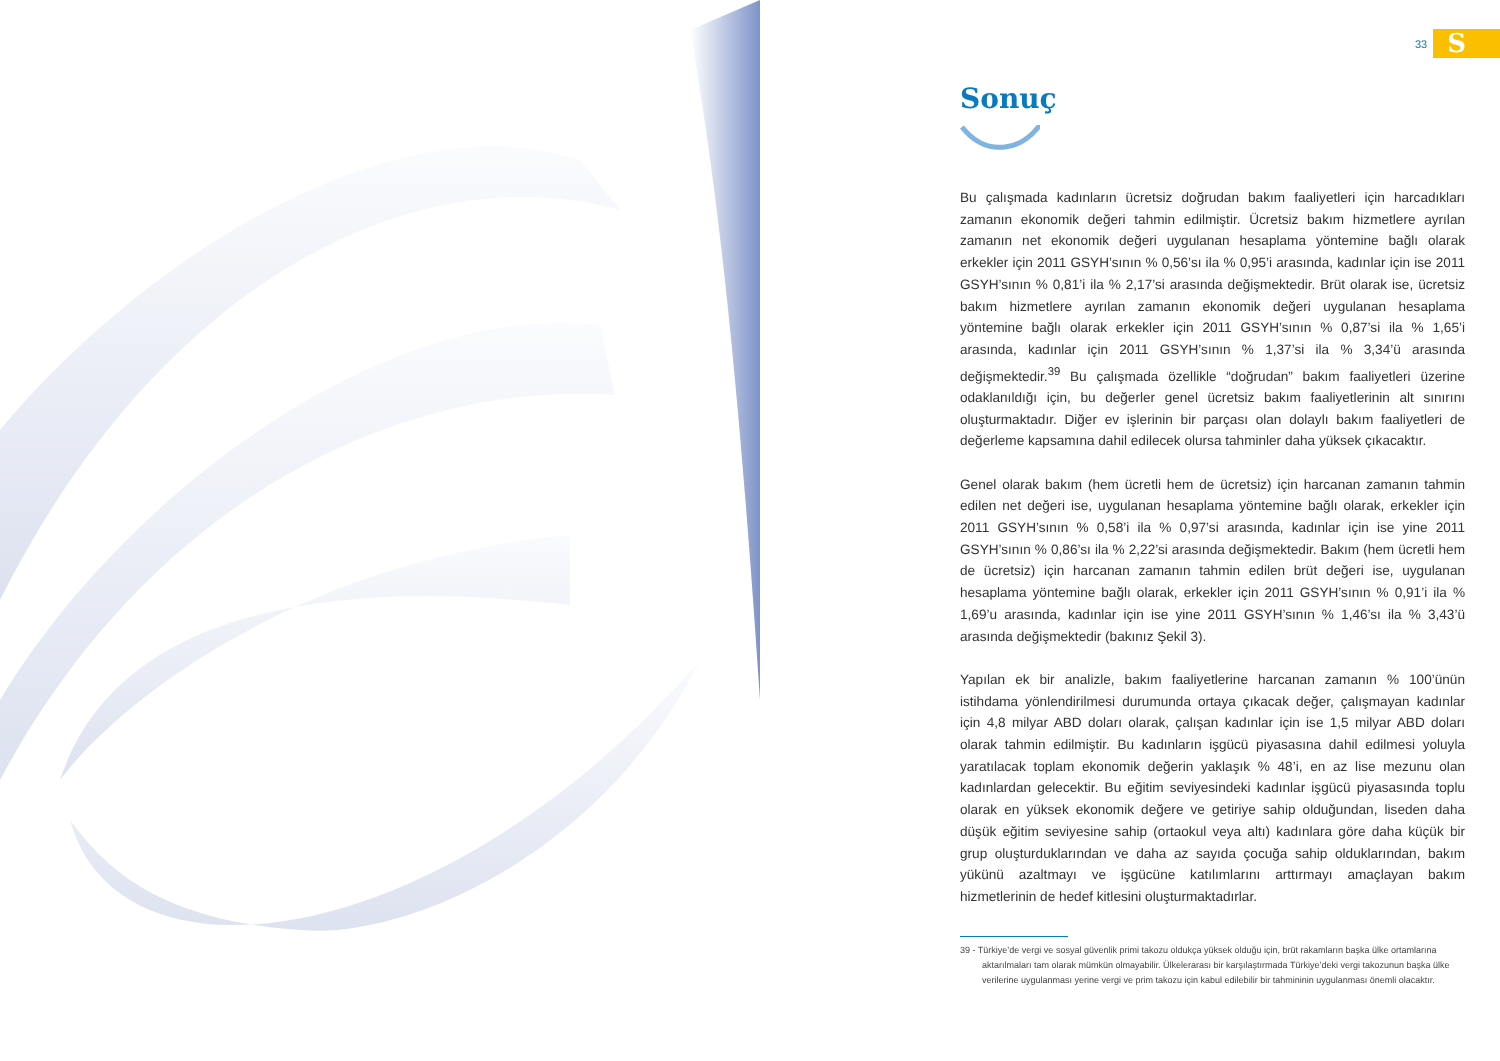33 S
Sonuç
Bu çalışmada kadınların ücretsiz doğrudan bakım faaliyetleri için harcadıkları zamanın ekonomik değeri tahmin edilmiştir. Ücretsiz bakım hizmetlere ayrılan zamanın net ekonomik değeri uygulanan hesaplama yöntemine bağlı olarak erkekler için 2011 GSYH’sının % 0,56’sı ila % 0,95’i arasında, kadınlar için ise 2011 GSYH’sının % 0,81’i ila % 2,17’si arasında değişmektedir. Brüt olarak ise, ücretsiz bakım hizmetlere ayrılan zamanın ekonomik değeri uygulanan hesaplama yöntemine bağlı olarak erkekler için 2011 GSYH’sının % 0,87’si ila % 1,65’i arasında, kadınlar için 2011 GSYH’sının % 1,37’si ila % 3,34’ü arasında değişmektedir.<sup>39</sup> Bu çalışmada özellikle “doğrudan” bakım faaliyetleri üzerine odaklanıldığı için, bu değerler genel ücretsiz bakım faaliyetlerinin alt sınırını oluşturmaktadır. Diğer ev işlerinin bir parçası olan dolaylı bakım faaliyetleri de değerleme kapsamına dahil edilecek olursa tahminler daha yüksek çıkacaktır.
Genel olarak bakım (hem ücretli hem de ücretsiz) için harcanan zamanın tahmin edilen net değeri ise, uygulanan hesaplama yöntemine bağlı olarak, erkekler için 2011 GSYH’sının % 0,58’i ila % 0,97’si arasında, kadınlar için ise yine 2011 GSYH’sının % 0,86’sı ila % 2,22’si arasında değişmektedir. Bakım (hem ücretli hem de ücretsiz) için harcanan zamanın tahmin edilen brüt değeri ise, uygulanan hesaplama yöntemine bağlı olarak, erkekler için 2011 GSYH’sının % 0,91’i ila % 1,69’u arasında, kadınlar için ise yine 2011 GSYH’sının % 1,46’sı ila % 3,43’ü arasında değişmektedir (bakınız Şekil 3).
Yapılan ek bir analizle, bakım faaliyetlerine harcanan zamanın % 100’ünün istihdama yönlendirilmesi durumunda ortaya çıkacak değer, çalışmayan kadınlar için 4,8 milyar ABD doları olarak, çalışan kadınlar için ise 1,5 milyar ABD doları olarak tahmin edilmiştir. Bu kadınların işgücü piyasasına dahil edilmesi yoluyla yaratılacak toplam ekonomik değerin yaklaşık % 48’i, en az lise mezunu olan kadınlardan gelecektir. Bu eğitim seviyesindeki kadınlar işgücü piyasasında toplu olarak en yüksek ekonomik değere ve getiriye sahip olduğundan, liseden daha düşük eğitim seviyesine sahip (ortaokul veya altı) kadınlara göre daha küçük bir grup oluşturduklarından ve daha az sayıda çocuğa sahip olduklarından, bakım yükünü azaltmayı ve işgücüne katılımlarını arttırmayı amaçlayan bakım hizmetlerinin de hedef kitlesini oluşturmaktadırlar.
39 - Türkiye’de vergi ve sosyal güvenlik primi takozu oldukça yüksek olduğu için, brüt rakamların başka ülke ortamlarına aktarılmaları tam olarak mümkün olmayabilir. Ülkelerarası bir karşılaştırmada Türkiye’deki vergi takozunun başka ülke verilerine uygulanması yerine vergi ve prim takozu için kabul edilebilir bir tahmininin uygulanması önemli olacaktır.